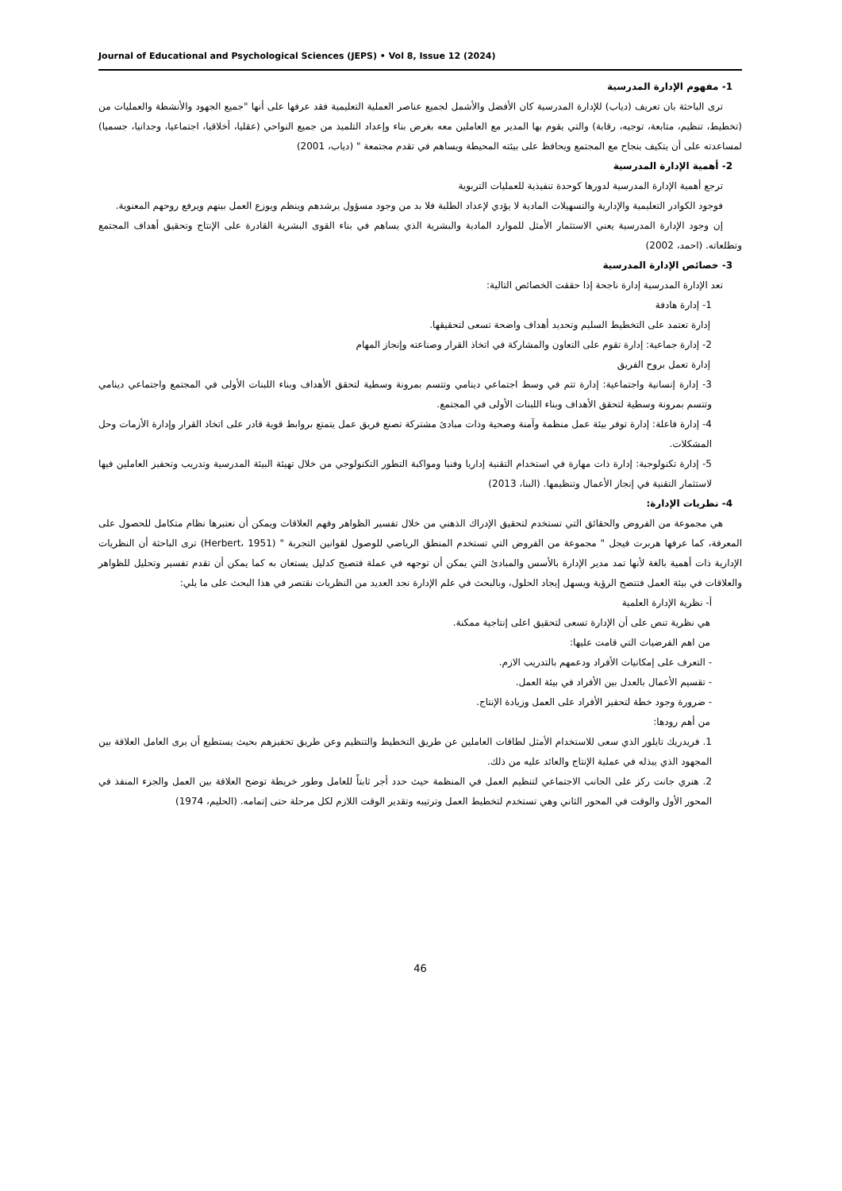Journal of Educational and Psychological Sciences (JEPS) • Vol 8, Issue 12 (2024)
1- مفهوم الإدارة المدرسية
ترى الباحثة بان تعريف (دياب) للإدارة المدرسية كان الأفضل والأشمل لجميع عناصر العملية التعليمية فقد عرفها على أنها "جميع الجهود والأنشطة والعمليات من (تخطيط، تنظيم، متابعة، توجيه، رقابة) والتي يقوم بها المدير مع العاملين معه بغرض بناء وإعداد التلميذ من جميع النواحي (عقليا، أخلاقيا، اجتماعيا، وجدانيا، جسميا) لمساعدته على أن يتكيف بنجاح مع المجتمع ويحافظ على بيئته المحيطة ويساهم في تقدم مجتمعة " (دياب، 2001)
2- أهمية الإدارة المدرسية
ترجع أهمية الإدارة المدرسية لدورها كوحدة تنفيذية للعمليات التربوية
فوجود الكوادر التعليمية والإدارية والتسهيلات المادية لا يؤدي لإعداد الطلبة فلا بد من وجود مسؤول يرشدهم وينظم ويوزع العمل بينهم ويرفع روحهم المعنوية.
إن وجود الإدارة المدرسية يعني الاستثمار الأمثل للموارد المادية والبشرية الذي يساهم في بناء القوى البشرية القادرة على الإنتاج وتحقيق أهداف المجتمع وتطلعاته. (احمد، 2002)
3- خصائص الإدارة المدرسية
تعد الإدارة المدرسية إدارة ناجحة إذا حققت الخصائص التالية:
1- إدارة هادفة
إدارة تعتمد على التخطيط السليم وتحديد أهداف واضحة تسعى لتحقيقها.
2- إدارة جماعية: إدارة تقوم على التعاون والمشاركة في اتخاذ القرار وصناعته وإنجاز المهام
إدارة تعمل بروح الفريق
3- إدارة إنسانية واجتماعية: إدارة تتم في وسط اجتماعي دينامي وتتسم بمرونة وسطية لتحقق الأهداف وبناء اللبنات الأولى في المجتمع واجتماعي دينامي وتتسم بمرونة وسطية لتحقق الأهداف وبناء اللبنات الأولى في المجتمع.
4- إدارة فاعلة: إدارة توفر بيئة عمل منظمة وآمنة وصحية وذات مبادئ مشتركة تصنع فريق عمل يتمتع بروابط قوية قادر على اتخاذ القرار وإدارة الأزمات وحل المشكلات.
5- إدارة تكنولوجية: إدارة ذات مهارة في استخدام التقنية إداريا وفنيا ومواكبة التطور التكنولوجي من خلال تهيئة البيئة المدرسية وتدريب وتحفيز العاملين فيها لاستثمار التقنية في إنجاز الأعمال وتنظيمها. (البنا، 2013)
4- نظريات الإدارة:
هي مجموعة من الفروض والحقائق التي تستخدم لتحقيق الإدراك الذهني من خلال تفسير الظواهر وفهم العلاقات ويمكن أن نعتبرها نظام متكامل للحصول على المعرفة، كما عرفها هربرت فيجل " مجموعة من الفروض التي تستخدم المنطق الرياضي للوصول لقوانين التجربة " (Herbert، 1951) ترى الباحثة أن النظريات الإدارية ذات أهمية بالغة لأنها تمد مدير الإدارة بالأسس والمبادئ التي يمكن أن توجهه في عملة فتصبح كدليل يستعان به كما يمكن أن تقدم تفسير وتحليل للظواهر والعلاقات في بيئة العمل فتتضح الرؤية ويسهل إيجاد الحلول، وبالبحث في علم الإدارة نجد العديد من النظريات نقتصر في هذا البحث على ما يلي:
أ- نظرية الإدارة العلمية
هي نظرية تنص على أن الإدارة تسعى لتحقيق اعلى إنتاجية ممكنة.
من اهم الفرضيات التي قامت عليها:
- التعرف على إمكانيات الأفراد ودعمهم بالتدريب الازم.
- تقسيم الأعمال بالعدل بين الأفراد في بيئة العمل.
- ضرورة وجود خطة لتحفيز الأفراد على العمل وزيادة الإنتاج.
من أهم رودها:
1. فريدريك تايلور الذي سعى للاستخدام الأمثل لطاقات العاملين عن طريق التخطيط والتنظيم وعن طريق تحفيزهم بحيث يستطيع أن يرى العامل العلاقة بين المجهود الذي يبذله في عملية الإنتاج والعائد عليه من ذلك.
2. هنري جانت ركز على الجانب الاجتماعي لتنظيم العمل في المنظمة حيث حدد أجر ثابتاً للعامل وطور خريطة توضح العلاقة بين العمل والجزء المنفذ في المحور الأول والوقت في المحور الثاني وهي تستخدم لتخطيط العمل وترتيبه وتقدير الوقت اللازم لكل مرحلة حتى إتمامه. (الحليم، 1974)
46